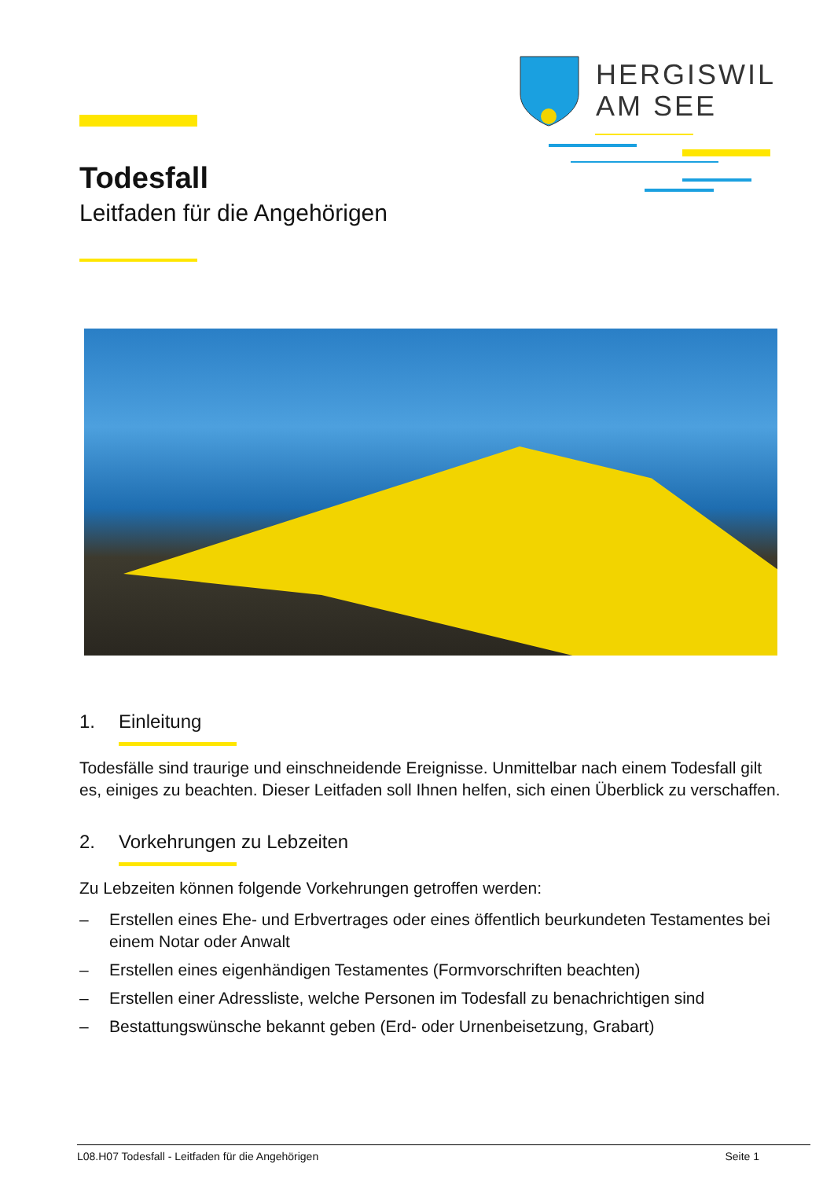HERGISWIL
AM SEE
Todesfall
Leitfaden für die Angehörigen
1. Einleitung
Todesfälle sind traurige und einschneidende Ereignisse. Unmittelbar nach einem Todesfall gilt es, einiges zu beachten. Dieser Leitfaden soll Ihnen helfen, sich einen Überblick zu verschaffen.
2. Vorkehrungen zu Lebzeiten
Zu Lebzeiten können folgende Vorkehrungen getroffen werden:
– Erstellen eines Ehe- und Erbvertrages oder eines öffentlich beurkundeten Testamentes bei einem Notar oder Anwalt
– Erstellen eines eigenhändigen Testamentes (Formvorschriften beachten)
– Erstellen einer Adressliste, welche Personen im Todesfall zu benachrichtigen sind
– Bestattungswünsche bekannt geben (Erd- oder Urnenbeisetzung, Grabart)
L08.H07 Todesfall - Leitfaden für die Angehörigen Seite 1